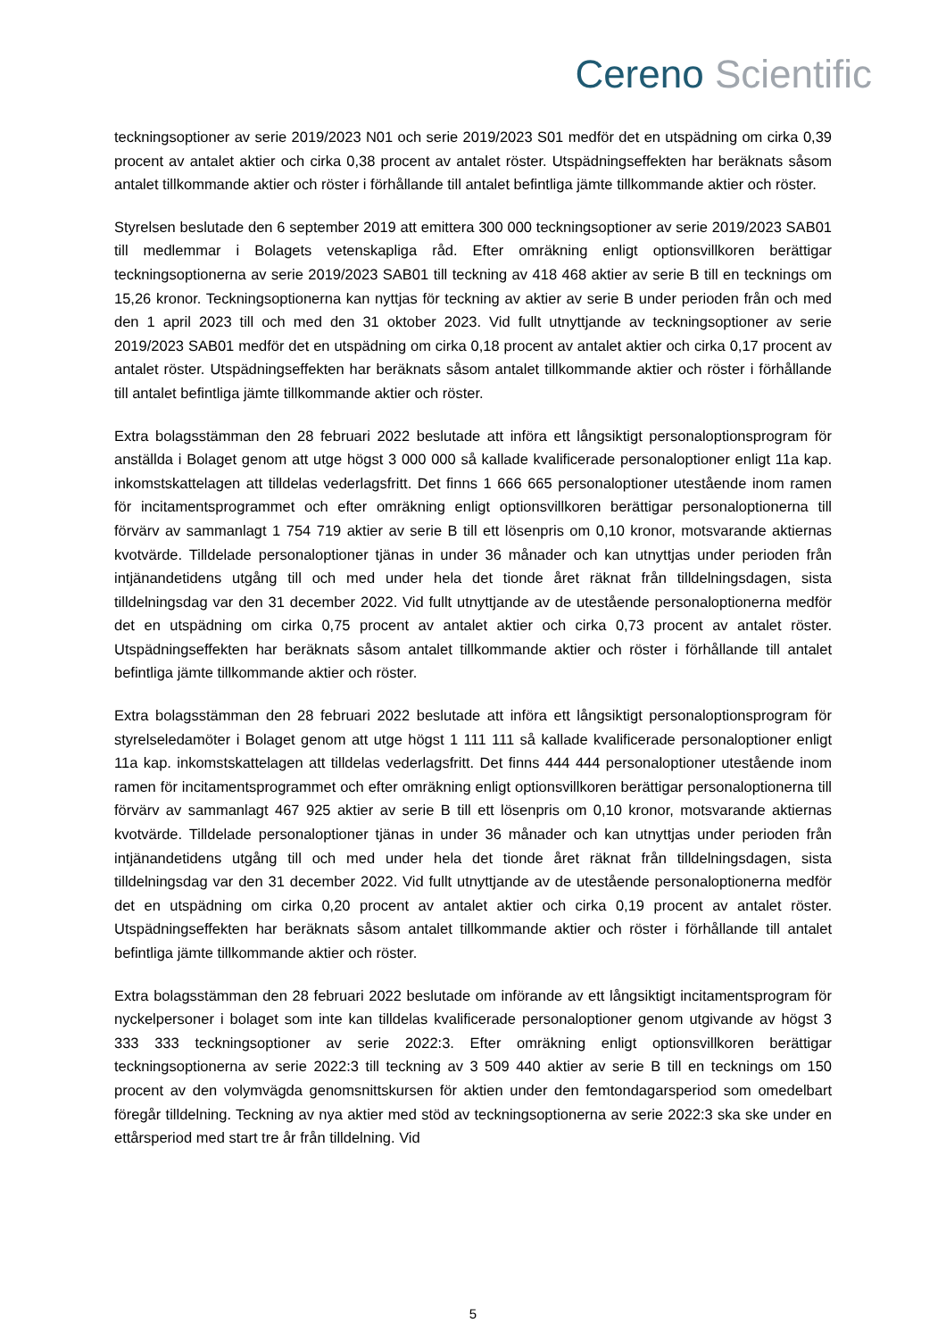Cereno Scientific
teckningsoptioner av serie 2019/2023 N01 och serie 2019/2023 S01 medför det en utspädning om cirka 0,39 procent av antalet aktier och cirka 0,38 procent av antalet röster. Utspädningseffekten har beräknats såsom antalet tillkommande aktier och röster i förhållande till antalet befintliga jämte tillkommande aktier och röster.
Styrelsen beslutade den 6 september 2019 att emittera 300 000 teckningsoptioner av serie 2019/2023 SAB01 till medlemmar i Bolagets vetenskapliga råd. Efter omräkning enligt optionsvillkoren berättigar teckningsoptionerna av serie 2019/2023 SAB01 till teckning av 418 468 aktier av serie B till en tecknings om 15,26 kronor. Teckningsoptionerna kan nyttjas för teckning av aktier av serie B under perioden från och med den 1 april 2023 till och med den 31 oktober 2023. Vid fullt utnyttjande av teckningsoptioner av serie 2019/2023 SAB01 medför det en utspädning om cirka 0,18 procent av antalet aktier och cirka 0,17 procent av antalet röster. Utspädningseffekten har beräknats såsom antalet tillkommande aktier och röster i förhållande till antalet befintliga jämte tillkommande aktier och röster.
Extra bolagsstämman den 28 februari 2022 beslutade att införa ett långsiktigt personaloptionsprogram för anställda i Bolaget genom att utge högst 3 000 000 så kallade kvalificerade personaloptioner enligt 11a kap. inkomstskattelagen att tilldelas vederlagsfritt. Det finns 1 666 665 personaloptioner utestående inom ramen för incitamentsprogrammet och efter omräkning enligt optionsvillkoren berättigar personaloptionerna till förvärv av sammanlagt 1 754 719 aktier av serie B till ett lösenpris om 0,10 kronor, motsvarande aktiernas kvotvärde. Tilldelade personaloptioner tjänas in under 36 månader och kan utnyttjas under perioden från intjänandetidens utgång till och med under hela det tionde året räknat från tilldelningsdagen, sista tilldelningsdag var den 31 december 2022. Vid fullt utnyttjande av de utestående personaloptionerna medför det en utspädning om cirka 0,75 procent av antalet aktier och cirka 0,73 procent av antalet röster. Utspädningseffekten har beräknats såsom antalet tillkommande aktier och röster i förhållande till antalet befintliga jämte tillkommande aktier och röster.
Extra bolagsstämman den 28 februari 2022 beslutade att införa ett långsiktigt personaloptionsprogram för styrelseledamöter i Bolaget genom att utge högst 1 111 111 så kallade kvalificerade personaloptioner enligt 11a kap. inkomstskattelagen att tilldelas vederlagsfritt. Det finns 444 444 personaloptioner utestående inom ramen för incitamentsprogrammet och efter omräkning enligt optionsvillkoren berättigar personaloptionerna till förvärv av sammanlagt 467 925 aktier av serie B till ett lösenpris om 0,10 kronor, motsvarande aktiernas kvotvärde. Tilldelade personaloptioner tjänas in under 36 månader och kan utnyttjas under perioden från intjänandetidens utgång till och med under hela det tionde året räknat från tilldelningsdagen, sista tilldelningsdag var den 31 december 2022. Vid fullt utnyttjande av de utestående personaloptionerna medför det en utspädning om cirka 0,20 procent av antalet aktier och cirka 0,19 procent av antalet röster. Utspädningseffekten har beräknats såsom antalet tillkommande aktier och röster i förhållande till antalet befintliga jämte tillkommande aktier och röster.
Extra bolagsstämman den 28 februari 2022 beslutade om införande av ett långsiktigt incitamentsprogram för nyckelpersoner i bolaget som inte kan tilldelas kvalificerade personaloptioner genom utgivande av högst 3 333 333 teckningsoptioner av serie 2022:3. Efter omräkning enligt optionsvillkoren berättigar teckningsoptionerna av serie 2022:3 till teckning av 3 509 440 aktier av serie B till en tecknings om 150 procent av den volymvägda genomsnittskursen för aktien under den femtondagarsperiod som omedelbart föregår tilldelning. Teckning av nya aktier med stöd av teckningsoptionerna av serie 2022:3 ska ske under en ettårsperiod med start tre år från tilldelning. Vid
5